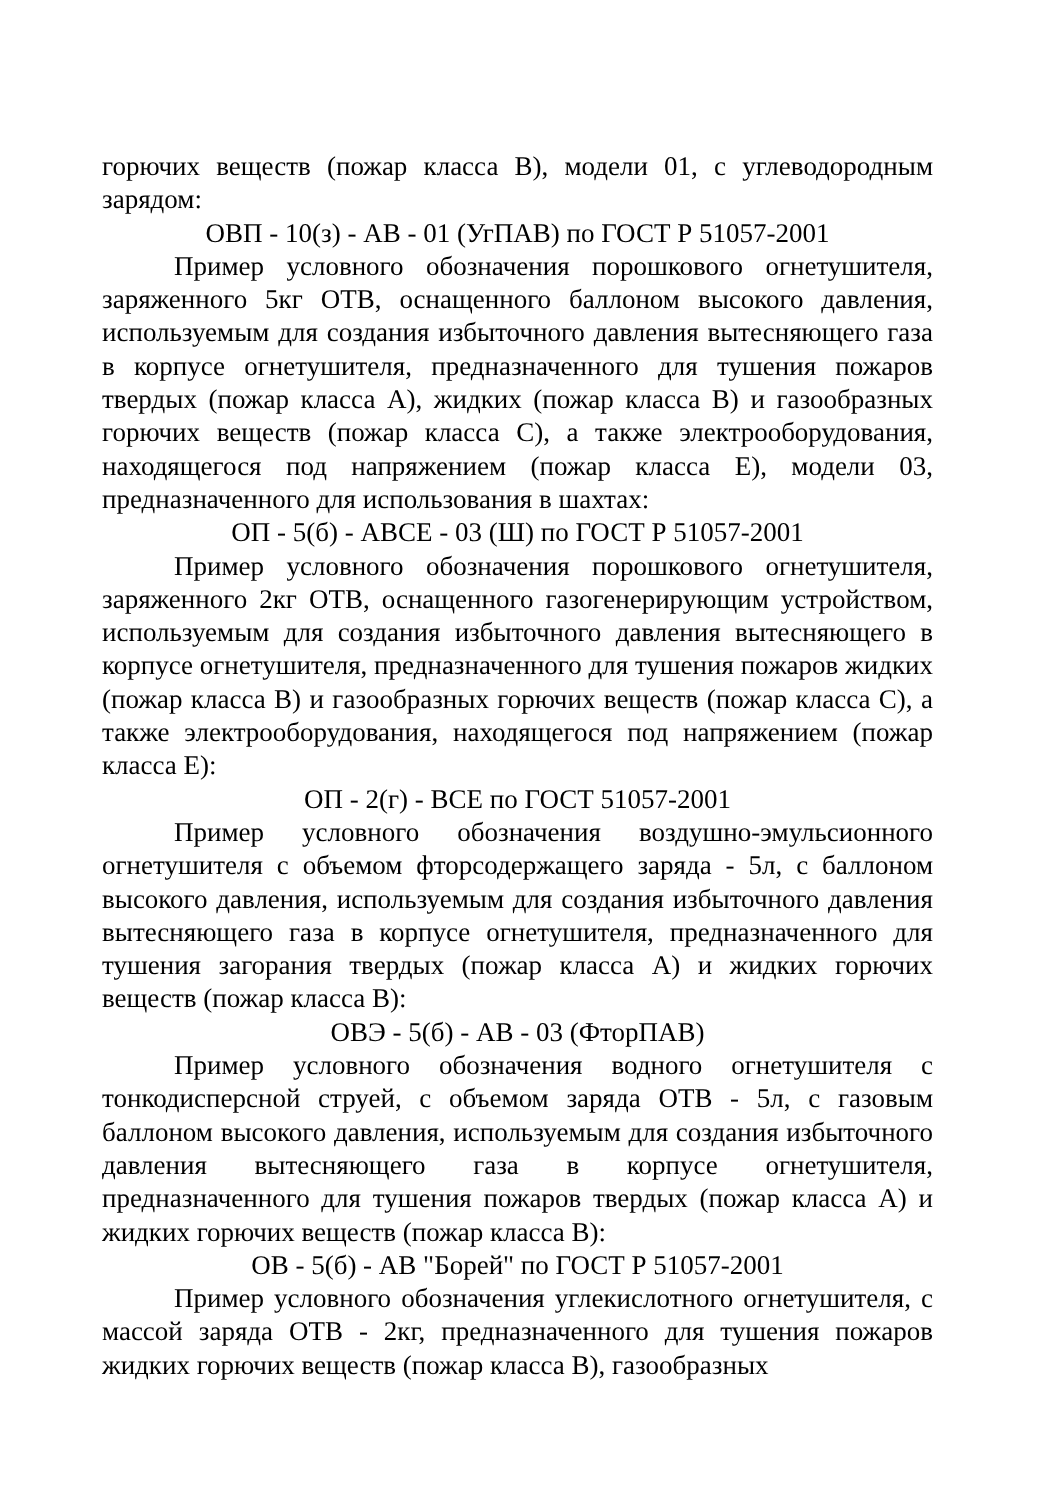горючих веществ (пожар класса В), модели 01, с углеводородным зарядом:
ОВП - 10(з) - АВ - 01 (УгПАВ) по ГОСТ Р 51057-2001
Пример условного обозначения порошкового огнетушителя, заряженного 5кг ОТВ, оснащенного баллоном высокого давления, используемым для создания избыточного давления вытесняющего газа в корпусе огнетушителя, предназначенного для тушения пожаров твердых (пожар класса А), жидких (пожар класса В) и газообразных горючих веществ (пожар класса С), а также электрооборудования, находящегося под напряжением (пожар класса Е), модели 03, предназначенного для использования в шахтах:
ОП - 5(б) - АВСЕ - 03 (Ш) по ГОСТ Р 51057-2001
Пример условного обозначения порошкового огнетушителя, заряженного 2кг ОТВ, оснащенного газогенерирующим устройством, используемым для создания избыточного давления вытесняющего в корпусе огнетушителя, предназначенного для тушения пожаров жидких (пожар класса В) и газообразных горючих веществ (пожар класса С), а также электрооборудования, находящегося под напряжением (пожар класса Е):
ОП - 2(г) - ВСЕ по ГОСТ 51057-2001
Пример условного обозначения воздушно-эмульсионного огнетушителя с объемом фторсодержащего заряда - 5л, с баллоном высокого давления, используемым для создания избыточного давления вытесняющего газа в корпусе огнетушителя, предназначенного для тушения загорания твердых (пожар класса А) и жидких горючих веществ (пожар класса В):
ОВЭ - 5(б) - АВ - 03 (ФторПАВ)
Пример условного обозначения водного огнетушителя с тонкодисперсной струей, с объемом заряда ОТВ - 5л, с газовым баллоном высокого давления, используемым для создания избыточного давления вытесняющего газа в корпусе огнетушителя, предназначенного для тушения пожаров твердых (пожар класса А) и жидких горючих веществ (пожар класса В):
ОВ - 5(б) - АВ "Борей" по ГОСТ Р 51057-2001
Пример условного обозначения углекислотного огнетушителя, с массой заряда ОТВ - 2кг, предназначенного для тушения пожаров жидких горючих веществ (пожар класса В), газообразных